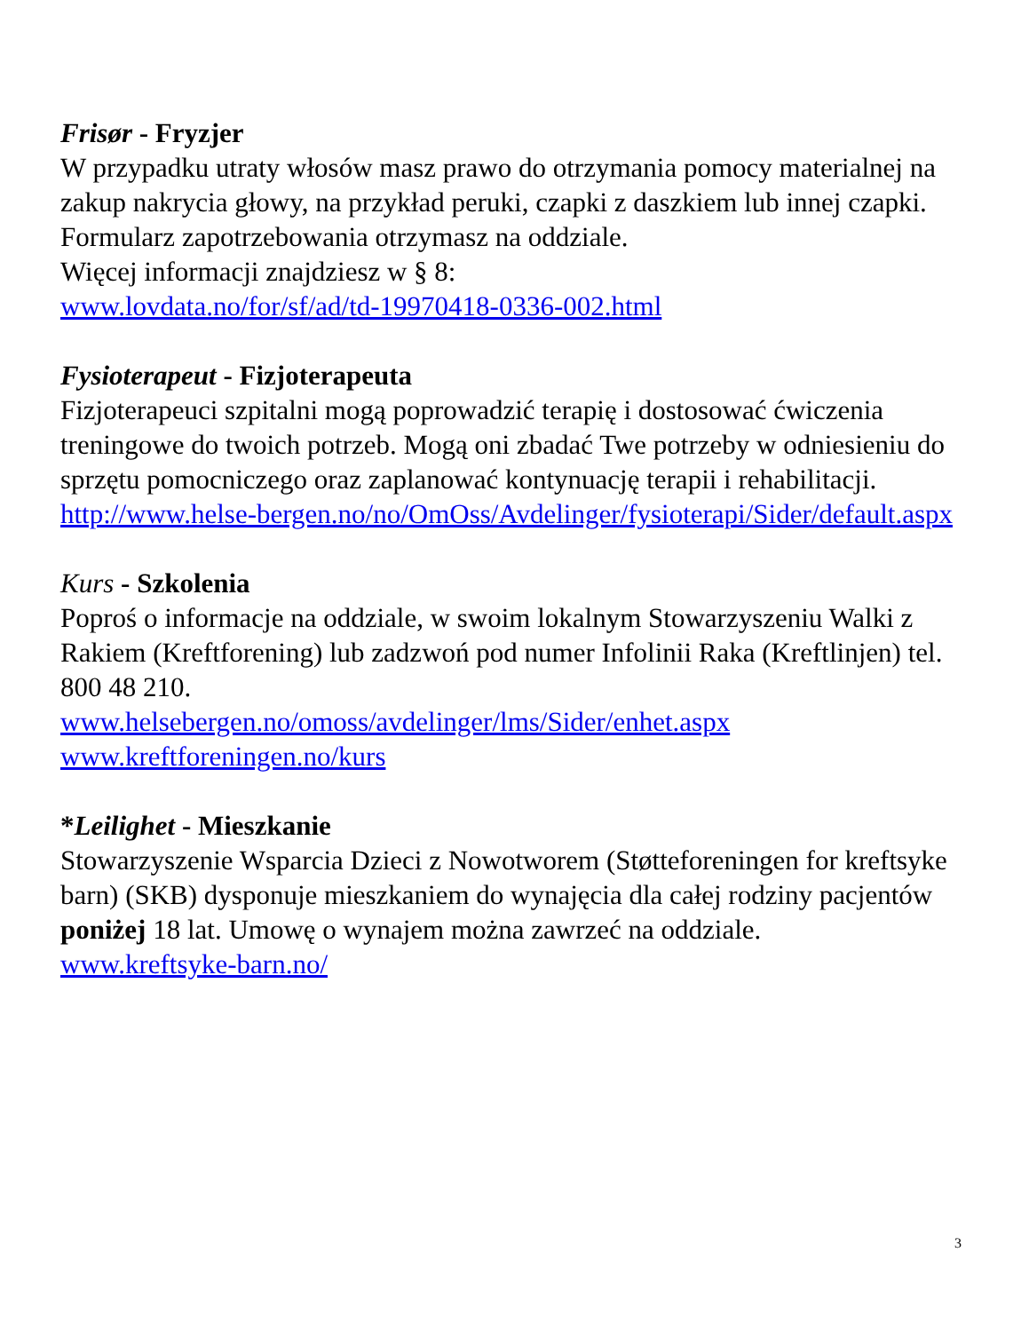Frisør - Fryzjer
W przypadku utraty włosów masz prawo do otrzymania pomocy materialnej na zakup nakrycia głowy, na przykład peruki, czapki z daszkiem lub innej czapki. Formularz zapotrzebowania otrzymasz na oddziale.
Więcej informacji znajdziesz w § 8:
www.lovdata.no/for/sf/ad/td-19970418-0336-002.html
Fysioterapeut - Fizjoterapeuta
Fizjoterapeuci szpitalni mogą poprowadzić terapię i dostosować ćwiczenia treningowe do twoich potrzeb. Mogą oni zbadać Twe potrzeby w odniesieniu do sprzętu pomocniczego oraz zaplanować kontynuację terapii i rehabilitacji. http://www.helse-bergen.no/no/OmOss/Avdelinger/fysioterapi/Sider/default.aspx
Kurs - Szkolenia
Poproś o informacje na oddziale, w swoim lokalnym Stowarzyszeniu Walki z Rakiem (Kreftforening) lub zadzwoń pod numer Infolinii Raka (Kreftlinjen) tel. 800 48 210.
www.helsebergen.no/omoss/avdelinger/lms/Sider/enhet.aspx
www.kreftforeningen.no/kurs
*Leilighet - Mieszkanie
Stowarzyszenie Wsparcia Dzieci z Nowotworem (Støtteforeningen for kreftsyke barn) (SKB) dysponuje mieszkaniem do wynajęcia dla całej rodziny pacjentów poniżej 18 lat. Umowę o wynajem można zawrzeć na oddziale.
www.kreftsyke-barn.no/
3